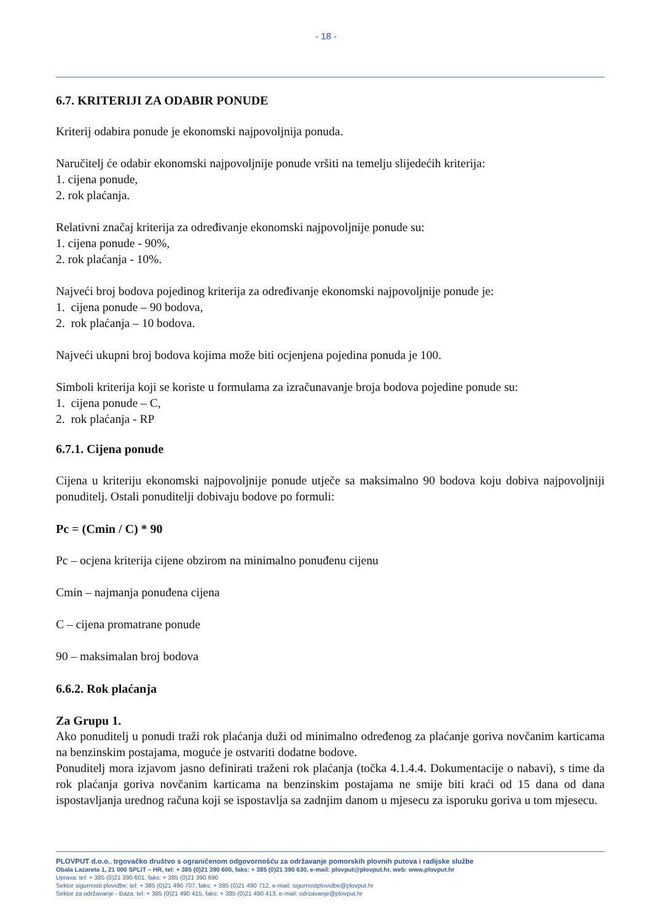- 18 -
6.7. KRITERIJI ZA ODABIR PONUDE
Kriterij odabira ponude je ekonomski najpovoljnija ponuda.
Naručitelj će odabir ekonomski najpovoljnije ponude vršiti na temelju slijedećih kriterija:
1. cijena ponude,
2. rok plaćanja.
Relativni značaj kriterija za određivanje ekonomski najpovoljnije ponude su:
1. cijena ponude - 90%,
2. rok plaćanja - 10%.
Najveći broj bodova pojedinog kriterija za određivanje ekonomski najpovoljnije ponude je:
1. cijena ponude – 90 bodova,
2. rok plaćanja – 10 bodova.
Najveći ukupni broj bodova kojima može biti ocjenjena pojedina ponuda je 100.
Simboli kriterija koji se koriste u formulama za izračunavanje broja bodova pojedine ponude su:
1. cijena ponude – C,
2. rok plaćanja - RP
6.7.1. Cijena ponude
Cijena u kriteriju ekonomski najpovoljnije ponude utječe sa maksimalno 90 bodova koju dobiva najpovoljniji ponuditelj. Ostali ponuditelji dobivaju bodove po formuli:
Pc = (Cmin / C) * 90
Pc – ocjena kriterija cijene obzirom na minimalno ponuđenu cijenu
Cmin – najmanja ponuđena cijena
C – cijena promatrane ponude
90 – maksimalan broj bodova
6.6.2. Rok plaćanja
Za Grupu 1.
Ako ponuditelj u ponudi traži rok plaćanja duži od minimalno određenog za plaćanje goriva novčanim karticama na benzinskim postajama, moguće je ostvariti dodatne bodove.
Ponuditelj mora izjavom jasno definirati traženi rok plaćanja (točka 4.1.4.4. Dokumentacije o nabavi), s time da rok plaćanja goriva novčanim karticama na benzinskim postajama ne smije biti kraći od 15 dana od dana ispostavljanja urednog računa koji se ispostavlja sa zadnjim danom u mjesecu za isporuku goriva u tom mjesecu.
PLOVPUT d.o.o., trgovačko društvo s ograničenom odgovornošću za održavanje pomorskih plovnih putova i radijske službe
Obala Lazareta 1, 21 000 SPLIT – HR, tel: + 385 (0)21 390 600, faks: + 385 (0)21 390 630, e-mail: plovput@plovput.hr, web: www.plovput.hr
Uprava: tel: + 385 (0)21 390 601, faks: + 385 (0)21 390 690
Sektor sigurnosti plovidbe: tel: + 385 (0)21 490 707, faks: + 385 (0)21 490 712, e-mail: sigurnostplovidbe@plovput.hr
Sektor za održavanje - Baza: tel: + 385 (0)21 490 415, faks: + 385 (0)21 490 413, e-mail: odrzavanje@plovput.hr